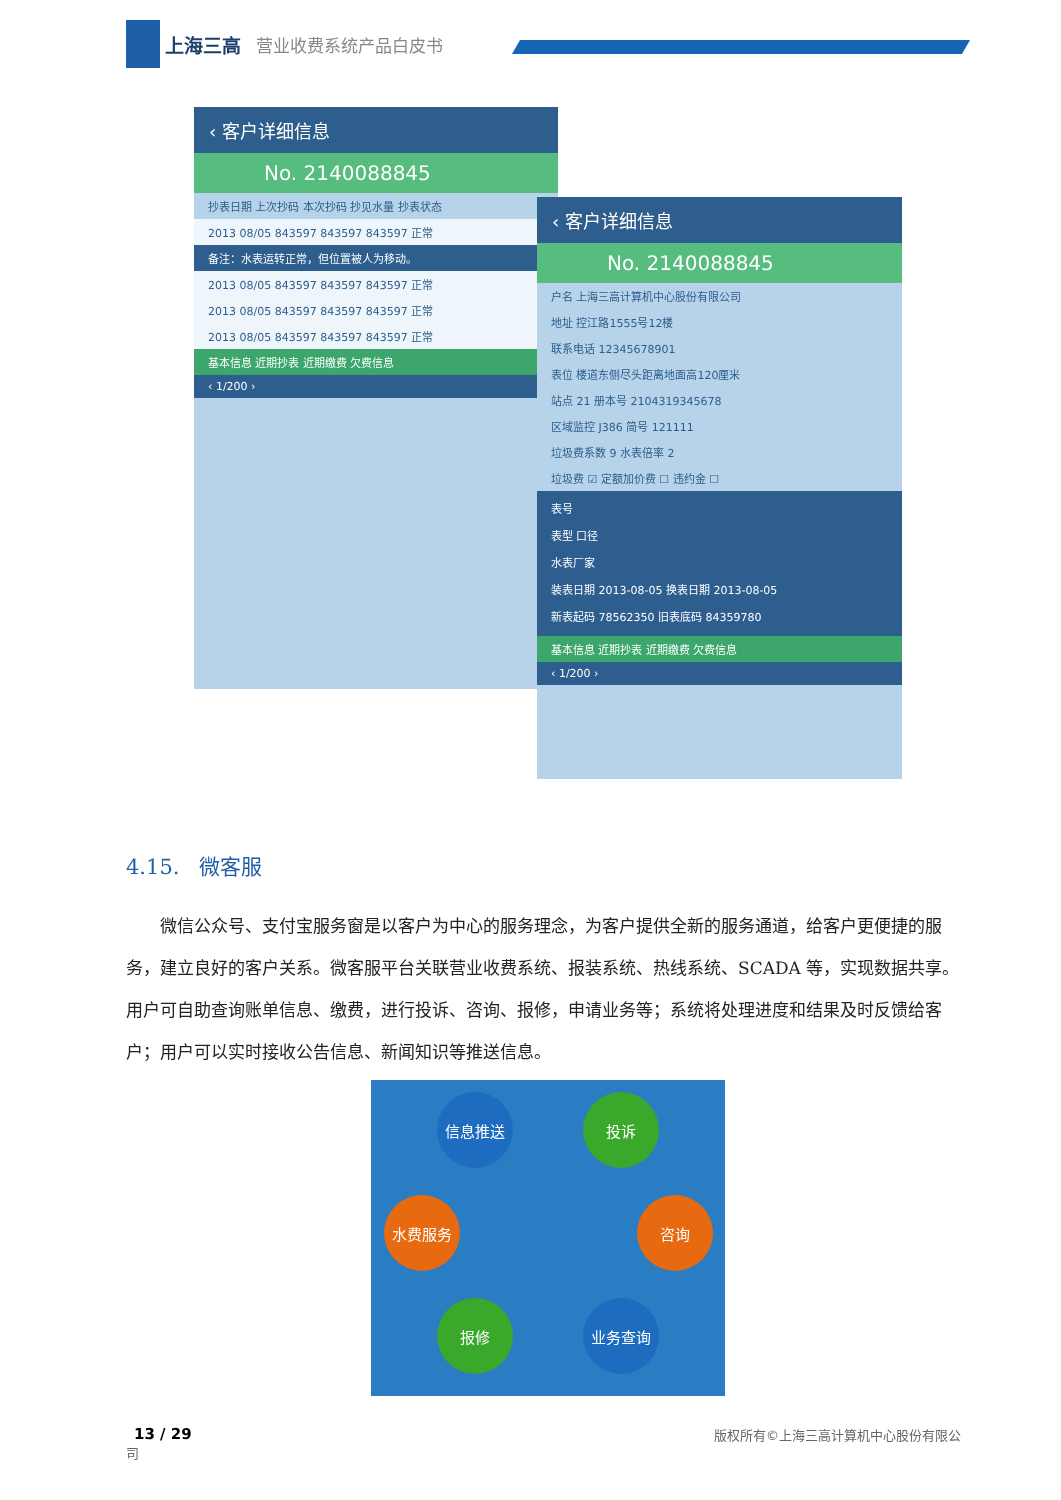上海三高 营业收费系统产品白皮书
‹ 客户详细信息
No. 2140088845
抄表日期 上次抄码 本次抄码 抄见水量 抄表状态
2013 08/05 843597 843597 843597 正常
备注：水表运转正常，但位置被人为移动。
2013 08/05 843597 843597 843597 正常
2013 08/05 843597 843597 843597 正常
2013 08/05 843597 843597 843597 正常
基本信息 近期抄表 近期缴费 欠费信息
‹ 1/200 ›
‹ 客户详细信息
No. 2140088845
户名 上海三高计算机中心股份有限公司
地址 控江路1555号12楼
联系电话 12345678901
表位 楼道东侧尽头距离地面高120厘米
站点 21 册本号 2104319345678
区域监控 J386 简号 121111
垃圾费系数 9 水表倍率 2
垃圾费 ☑ 定额加价费 ☐ 违约金 ☐
表号
表型 口径
水表厂家
装表日期 2013-08-05 换表日期 2013-08-05
新表起码 78562350 旧表底码 84359780
基本信息 近期抄表 近期缴费 欠费信息
‹ 1/200 ›
4.15. 微客服
  微信公众号、支付宝服务窗是以客户为中心的服务理念，为客户提供全新的服务通道，给客户更便捷的服务，建立良好的客户关系。微客服平台关联营业收费系统、报装系统、热线系统、SCADA 等，实现数据共享。用户可自助查询账单信息、缴费，进行投诉、咨询、报修，申请业务等；系统将处理进度和结果及时反馈给客户；用户可以实时接收公告信息、新闻知识等推送信息。
信息推送 投诉
水费服务 咨询
报修 业务查询
13 / 29 版权所有©上海三高计算机中心股份有限公
司